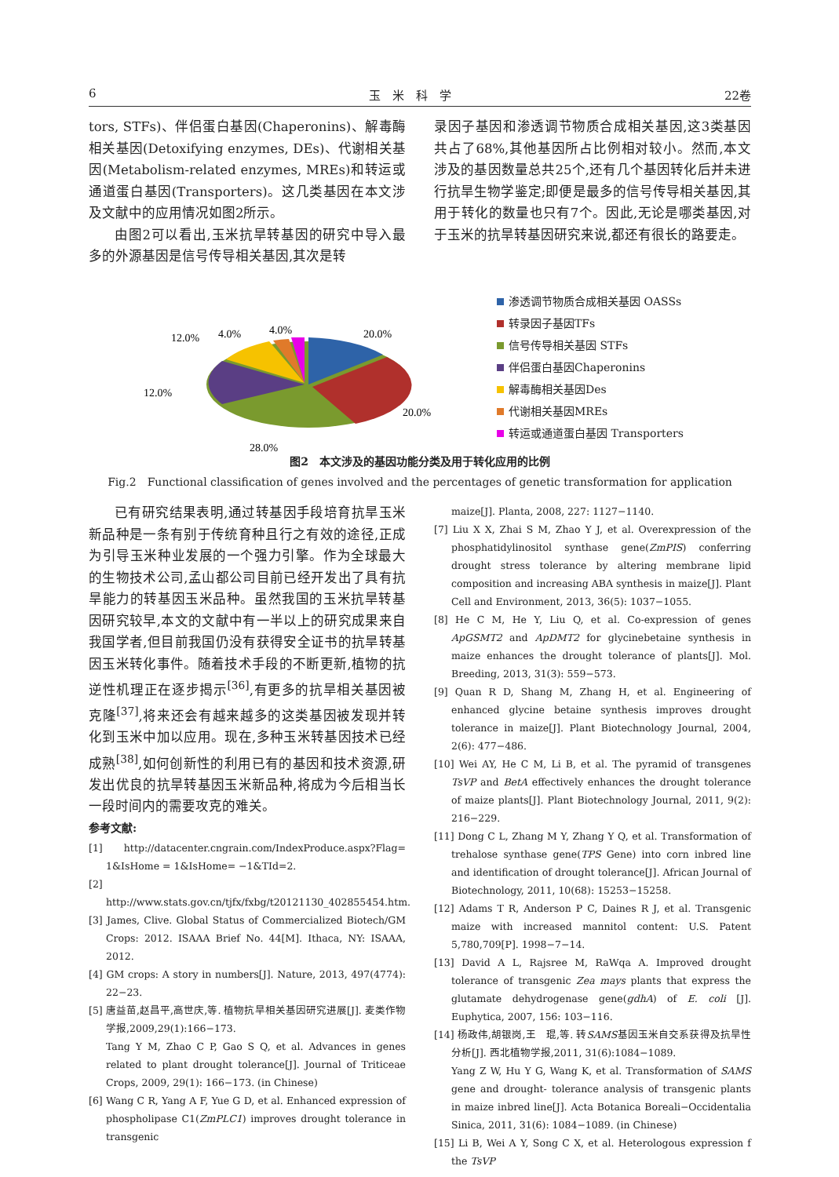6 玉　米　科　学 22卷
tors, STFs)、伴侣蛋白基因(Chaperonins)、解毒酶相关基因(Detoxifying enzymes, DEs)、代谢相关基因(Metabolism-related enzymes, MREs)和转运或通道蛋白基因(Transporters)。这几类基因在本文涉及文献中的应用情况如图2所示。
由图2可以看出,玉米抗旱转基因的研究中导入最多的外源基因是信号传导相关基因,其次是转
录因子基因和渗透调节物质合成相关基因,这3类基因共占了68%,其他基因所占比例相对较小。然而,本文涉及的基因数量总共25个,还有几个基因转化后并未进行抗旱生物学鉴定;即便是最多的信号传导相关基因,其用于转化的数量也只有7个。因此,无论是哪类基因,对于玉米的抗旱转基因研究来说,都还有很长的路要走。
20.0%
20.0%
28.0%
12.0%
12.0%
4.0%
4.0%
渗透调节物质合成相关基因 OASSs
转录因子基因TFs
信号传导相关基因 STFs
伴侣蛋白基因Chaperonins
解毒酶相关基因Des
代谢相关基因MREs
转运或通道蛋白基因 Transporters
图2　本文涉及的基因功能分类及用于转化应用的比例
Fig.2　Functional classification of genes involved and the percentages of genetic transformation for application
已有研究结果表明,通过转基因手段培育抗旱玉米新品种是一条有别于传统育种且行之有效的途径,正成为引导玉米种业发展的一个强力引擎。作为全球最大的生物技术公司,孟山都公司目前已经开发出了具有抗旱能力的转基因玉米品种。虽然我国的玉米抗旱转基因研究较早,本文的文献中有一半以上的研究成果来自我国学者,但目前我国仍没有获得安全证书的抗旱转基因玉米转化事件。随着技术手段的不断更新,植物的抗逆性机理正在逐步揭示<sup>[36]</sup>,有更多的抗旱相关基因被克隆<sup>[37]</sup>,将来还会有越来越多的这类基因被发现并转化到玉米中加以应用。现在,多种玉米转基因技术已经成熟<sup>[38]</sup>,如何创新性的利用已有的基因和技术资源,研发出优良的抗旱转基因玉米新品种,将成为今后相当长一段时间内的需要攻克的难关。
参考文献:
[1] http://datacenter.cngrain.com/IndexProduce.aspx?Flag= 1&IsHome = 1&IsHome= −1&TId=2.
[2] http://www.stats.gov.cn/tjfx/fxbg/t20121130_402855454.htm.
[3] James, Clive. Global Status of Commercialized Biotech/GM Crops: 2012. ISAAA Brief No. 44[M]. Ithaca, NY: ISAAA, 2012.
[4] GM crops: A story in numbers[J]. Nature, 2013, 497(4774): 22−23.
[5] 唐益苗,赵昌平,高世庆,等. 植物抗旱相关基因研究进展[J]. 麦类作物学报,2009,29(1):166−173.
Tang Y M, Zhao C P, Gao S Q, et al. Advances in genes related to plant drought tolerance[J]. Journal of Triticeae Crops, 2009, 29(1): 166−173. (in Chinese)
[6] Wang C R, Yang A F, Yue G D, et al. Enhanced expression of phospholipase C1(ZmPLC1) improves drought tolerance in transgenic
maize[J]. Planta, 2008, 227: 1127−1140.
[7] Liu X X, Zhai S M, Zhao Y J, et al. Overexpression of the phosphatidylinositol synthase gene(ZmPIS) conferring drought stress tolerance by altering membrane lipid composition and increasing ABA synthesis in maize[J]. Plant Cell and Environment, 2013, 36(5): 1037−1055.
[8] He C M, He Y, Liu Q, et al. Co-expression of genes ApGSMT2 and ApDMT2 for glycinebetaine synthesis in maize enhances the drought tolerance of plants[J]. Mol. Breeding, 2013, 31(3): 559−573.
[9] Quan R D, Shang M, Zhang H, et al. Engineering of enhanced glycine betaine synthesis improves drought tolerance in maize[J]. Plant Biotechnology Journal, 2004, 2(6): 477−486.
[10] Wei AY, He C M, Li B, et al. The pyramid of transgenes TsVP and BetA effectively enhances the drought tolerance of maize plants[J]. Plant Biotechnology Journal, 2011, 9(2): 216−229.
[11] Dong C L, Zhang M Y, Zhang Y Q, et al. Transformation of trehalose synthase gene(TPS Gene) into corn inbred line and identification of drought tolerance[J]. African Journal of Biotechnology, 2011, 10(68): 15253−15258.
[12] Adams T R, Anderson P C, Daines R J, et al. Transgenic maize with increased mannitol content: U.S. Patent 5,780,709[P]. 1998−7−14.
[13] David A L, Rajsree M, RaWqa A. Improved drought tolerance of transgenic Zea mays plants that express the glutamate dehydrogenase gene(gdhA) of E. coli [J]. Euphytica, 2007, 156: 103−116.
[14] 杨政伟,胡银岗,王　琨,等. 转SAMS基因玉米自交系获得及抗旱性分析[J]. 西北植物学报,2011, 31(6):1084−1089.
Yang Z W, Hu Y G, Wang K, et al. Transformation of SAMS gene and drought- tolerance analysis of transgenic plants in maize inbred line[J]. Acta Botanica Boreali−Occidentalia Sinica, 2011, 31(6): 1084−1089. (in Chinese)
[15] Li B, Wei A Y, Song C X, et al. Heterologous expression f the TsVP